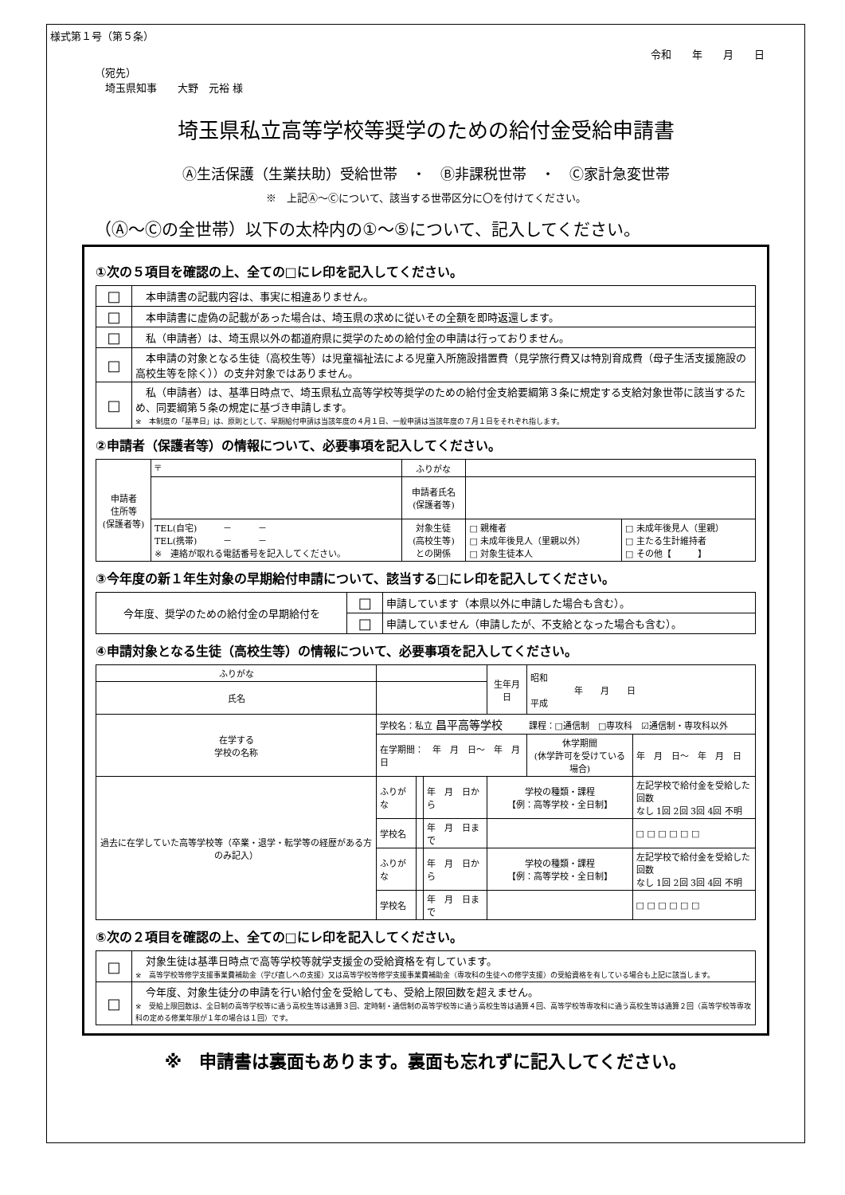様式第１号（第５条）
令和　　年　　月　　日
（宛先）
　埼玉県知事　　大野　元裕 様
埼玉県私立高等学校等奨学のための給付金受給申請書
Ⓐ生活保護（生業扶助）受給世帯　・　Ⓑ非課税世帯　・　Ⓒ家計急変世帯
※　上記Ⓐ～Ⓒについて、該当する世帯区分に〇を付けてください。
（Ⓐ～Ⓒの全世帯）以下の太枠内の①～⑤について、記入してください。
①次の５項目を確認の上、全ての□にレ印を記入してください。
| □ | 本申請書の記載内容は、事実に相違ありません。 |
| □ | 本申請書に虚偽の記載があった場合は、埼玉県の求めに従いその全額を即時返還します。 |
| □ | 私（申請者）は、埼玉県以外の都道府県に奨学のための給付金の申請は行っておりません。 |
| □ | 本申請の対象となる生徒（高校生等）は児童福祉法による児童入所施設措置費（見学旅行費又は特別育成費（母子生活支援施設の高校生等を除く））の支弁対象ではありません。 |
| □ | 私（申請者）は、基準日時点で、埼玉県私立高等学校等奨学のための給付金支給要綱第３条に規定する支給対象世帯に該当するため、同要綱第５条の規定に基づき申請します。 ※ 本制度の「基準日」は、原則として、早期給付申請は当該年度の４月１日、一般申請は当該年度の７月１日をそれぞれ指します。 |
②申請者（保護者等）の情報について、必要事項を記入してください。
| 申請者 住所等 (保護者等) | 〒 | ふりがな | | |
| | | 申請者氏名 (保護者等) | | |
| | TEL(自宅) － － TEL(携帯) － － ※ 連絡が取れる電話番号を記入してください。 | 対象生徒 (高校生等) との関係 | □ 親権者 □ 未成年後見人（里親以外） □ 対象生徒本人 | □ 未成年後見人（里親） □ 主たる生計維持者 □ その他【 】 |
③今年度の新１年生対象の早期給付申請について、該当する□にレ印を記入してください。
| 今年度、奨学のための給付金の早期給付を | □ | 申請しています（本県以外に申請した場合も含む）。 |
| | □ | 申請していません（申請したが、不支給となった場合も含む）。 |
④申請対象となる生徒（高校生等）の情報について、必要事項を記入してください。
| ふりがな | | | | 生年月日 | 昭和 年 月 日 平成 | |
| 氏名 | | | | | | |
| 在学する 学校の名称 | 学校名：私立 昌平高等学校 課程：□通信制 □専攻科 ☑通信制・専攻科以外 | | | | | |
| | 在学期間： 年 月 日～ 年 月 日 | | | | 休学期間 (休学許可を受けている場合) | 年 月 日～ 年 月 日 |
| 過去に在学していた高等学校等（卒業・退学・転学等の経歴がある方のみ記入） | ふりがな | | 年 月 日から | 学校の種類・課程 【例：高等学校・全日制】 | | 左記学校で給付金を受給した回数 なし 1回 2回 3回 4回 不明 |
| | 学校名 | | 年 月 日まで | | | □ □ □ □ □ □ |
| | ふりがな | | 年 月 日から | 学校の種類・課程 【例：高等学校・全日制】 | | 左記学校で給付金を受給した回数 なし 1回 2回 3回 4回 不明 |
| | 学校名 | | 年 月 日まで | | | □ □ □ □ □ □ |
⑤次の２項目を確認の上、全ての□にレ印を記入してください。
| □ | 対象生徒は基準日時点で高等学校等就学支援金の受給資格を有しています。 ※ 高等学校等修学支援事業費補助金（学び直しへの支援）又は高等学校等修学支援事業費補助金（専攻科の生徒への修学支援）の受給資格を有している場合も上記に該当します。 |
| □ | 今年度、対象生徒分の申請を行い給付金を受給しても、受給上限回数を超えません。 ※ 受給上限回数は、全日制の高等学校等に通う高校生等は通算３回、定時制・通信制の高等学校等に通う高校生等は通算４回、高等学校等専攻科に通う高校生等は通算２回（高等学校等専攻科の定める修業年限が１年の場合は１回）です。 |
※　申請書は裏面もあります。裏面も忘れずに記入してください。